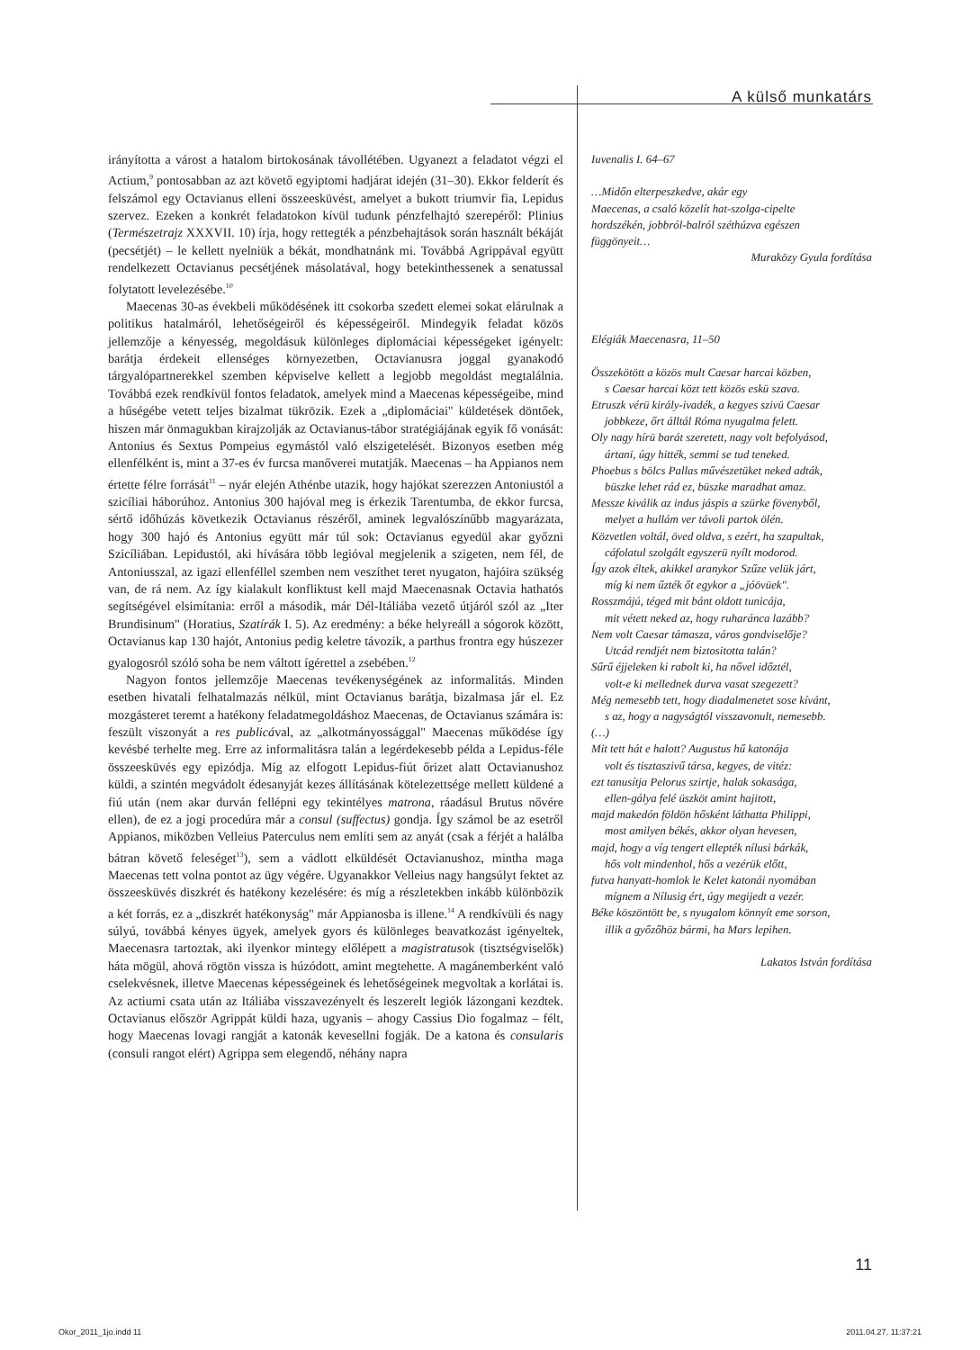A külső munkatárs
irányította a várost a hatalom birtokosának távollétében. Ugyanezt a feladatot végzi el Actium,<sup>9</sup> pontosabban az azt követő egyiptomi hadjárat idején (31–30). Ekkor felderít és felszámol egy Octavianus elleni összeesküvést, amelyet a bukott triumvir fia, Lepidus szervez. Ezeken a konkrét feladatokon kívül tudunk pénzfelhajtó szerepéről: Plinius (Természetrajz XXXVII. 10) írja, hogy rettegték a pénzbehajtások során használt békáját (pecsétjét) – le kellett nyelniük a békát, mondhatnánk mi. Továbbá Agrippával együtt rendelkezett Octavianus pecsétjének másolatával, hogy betekinthessenek a senatussal folytatott levelezésébe.<sup>10</sup>
Maecenas 30-as évekbeli működésének itt csokorba szedett elemei sokat elárulnak a politikus hatalmáról, lehetőségeiről és képességeiről. Mindegyik feladat közös jellemzője a kényesség, megoldásuk különleges diplomáciai képességeket igényelt: barátja érdekeit ellenséges környezetben, Octavianusra joggal gyanakodó tárgyalópartnerekkel szemben képviselve kellett a legjobb megoldást megtalálnia. Továbbá ezek rendkívül fontos feladatok, amelyek mind a Maecenas képességeibe, mind a hűségébe vetett teljes bizalmat tükrözik. Ezek a „diplomáciai" küldetések döntőek, hiszen már önmagukban kirajzolják az Octavianus-tábor stratégiájának egyik fő vonását: Antonius és Sextus Pompeius egymástól való elszigetelését. Bizonyos esetben még ellenfélként is, mint a 37-es év furcsa manőverei mutatják. Maecenas – ha Appianos nem értette félre forrását<sup>11</sup> – nyár elején Athénbe utazik, hogy hajókat szerezzen Antoniustól a szicíliai háborúhoz. Antonius 300 hajóval meg is érkezik Tarentumba, de ekkor furcsa, sértő időhúzás következik Octavianus részéről, aminek legvalószínűbb magyarázata, hogy 300 hajó és Antonius együtt már túl sok: Octavianus egyedül akar győzni Szicíliában. Lepidustól, aki hívására több legióval megjelenik a szigeten, nem fél, de Antoniusszal, az igazi ellenféllel szemben nem veszíthet teret nyugaton, hajóira szükség van, de rá nem. Az így kialakult konfliktust kell majd Maecenasnak Octavia hathatós segítségével elsimítania: erről a második, már Dél-Itáliába vezető útjáról szól az „Iter Brundisinum" (Horatius, Szatírák I. 5). Az eredmény: a béke helyreáll a sógorok között, Octavianus kap 130 hajót, Antonius pedig keletre távozik, a parthus frontra egy húszezer gyalogosról szóló soha be nem váltott ígérettel a zsebében.<sup>12</sup>
Nagyon fontos jellemzője Maecenas tevékenységének az informalitás. Minden esetben hivatali felhatalmazás nélkül, mint Octavianus barátja, bizalmasa jár el. Ez mozgásteret teremt a hatékony feladatmegoldáshoz Maecenas, de Octavianus számára is: feszült viszonyát a res publicával, az „alkotmányossággal" Maecenas működése így kevésbé terhelte meg. Erre az informalitásra talán a legérdekesebb példa a Lepidus-féle összeesküvés egy epizódja. Míg az elfogott Lepidus-fiút őrizet alatt Octavianushoz küldi, a szintén megvádolt édesanyját kezes állításának kötelezettsége mellett küldené a fiú után (nem akar durván fellépni egy tekintélyes matrona, ráadásul Brutus nővére ellen), de ez a jogi procedúra már a consul (suffectus) gondja. Így számol be az esetről Appianos, miközben Velleius Paterculus nem említi sem az anyát (csak a férjét a halálba bátran követő feleséget<sup>13</sup>), sem a vádlott elküldését Octavianushoz, mintha maga Maecenas tett volna pontot az ügy végére. Ugyanakkor Velleius nagy hangsúlyt fektet az összeesküvés diszkrét és hatékony kezelésére: és míg a részletekben inkább különbözik a két forrás, ez a „diszkrét hatékonyság" már Appianosba is illene.<sup>14</sup> A rendkívüli és nagy súlyú, továbbá kényes ügyek, amelyek gyors és különleges beavatkozást igényeltek, Maecenasra tartoztak, aki ilyenkor mintegy előlépett a magistratusok (tisztségviselők) háta mögül, ahová rögtön vissza is húzódott, amint megtehette. A magánemberként való cselekvésnek, illetve Maecenas képességeinek és lehetőségeinek megvoltak a korlátai is. Az actiumi csata után az Itáliába visszavezényelt és leszerelt legiók lázongani kezdtek. Octavianus először Agrippát küldi haza, ugyanis – ahogy Cassius Dio fogalmaz – félt, hogy Maecenas lovagi rangját a katonák kevesellni fogják. De a katona és consularis (consuli rangot elért) Agrippa sem elegendő, néhány napra
Iuvenalis I. 64–67
…Midőn elterpeszkedve, akár egy
Maecenas, a csaló közelít hat-szolga-cipelte
hordszékén, jobbról-balról széthúzva egészen
függönyeit…
Muraközy Gyula fordítása
Elégiák Maecenasra, 11–50
Összekötött a közös mult Caesar harcai közben,
s Caesar harcai közt tett közös eskü szava.
Etruszk vérü király-ivadék, a kegyes szivü Caesar
jobbkeze, őrt álltál Róma nyugalma felett.
Oly nagy hírü barát szeretett, nagy volt befolyásod,
ártani, úgy hitték, semmi se tud teneked.
Phoebus s bölcs Pallas művészetüket neked adták,
büszke lehet rád ez, büszke maradhat amaz.
Messze kiválik az indus jáspis a szürke fövenyből,
melyet a hullám ver távoli partok ölén.
Közvetlen voltál, öved oldva, s ezért, ha szapultak,
cáfolatul szolgált egyszerü nyílt modorod.
Így azok éltek, akikkel aranykor Szűze velük járt,
míg ki nem űzték őt egykor a „jóövüek".
Rosszmájú, téged mit bánt oldott tunicája,
mit vétett neked az, hogy ruharánca lazább?
Nem volt Caesar támasza, város gondviselője?
Utcád rendjét nem biztositotta talán?
Sűrű éjjeleken ki rabolt ki, ha nővel időztél,
volt-e ki mellednek durva vasat szegezett?
Még nemesebb tett, hogy diadalmenetet sose kívánt,
s az, hogy a nagyságtól visszavonult, nemesebb.
(…)
Mit tett hát e halott? Augustus hű katonája
volt és tisztaszivű társa, kegyes, de vitéz:
ezt tanusítja Pelorus szirtje, halak sokasága,
ellen-gálya felé üszköt amint hajitott,
majd makedón földön hősként láthatta Philippi,
most amilyen békés, akkor olyan hevesen,
majd, hogy a víg tengert ellepték nílusi bárkák,
hős volt mindenhol, hős a vezérük előtt,
futva hanyatt-homlok le Kelet katonái nyomában
mígnem a Nílusig ért, úgy megijedt a vezér.
Béke köszöntött be, s nyugalom könnyít eme sorson,
illik a győzőhöz bármi, ha Mars lepihen.
Lakatos István fordítása
11
Okor_2011_1jo.indd 11 2011.04.27. 11:37:21